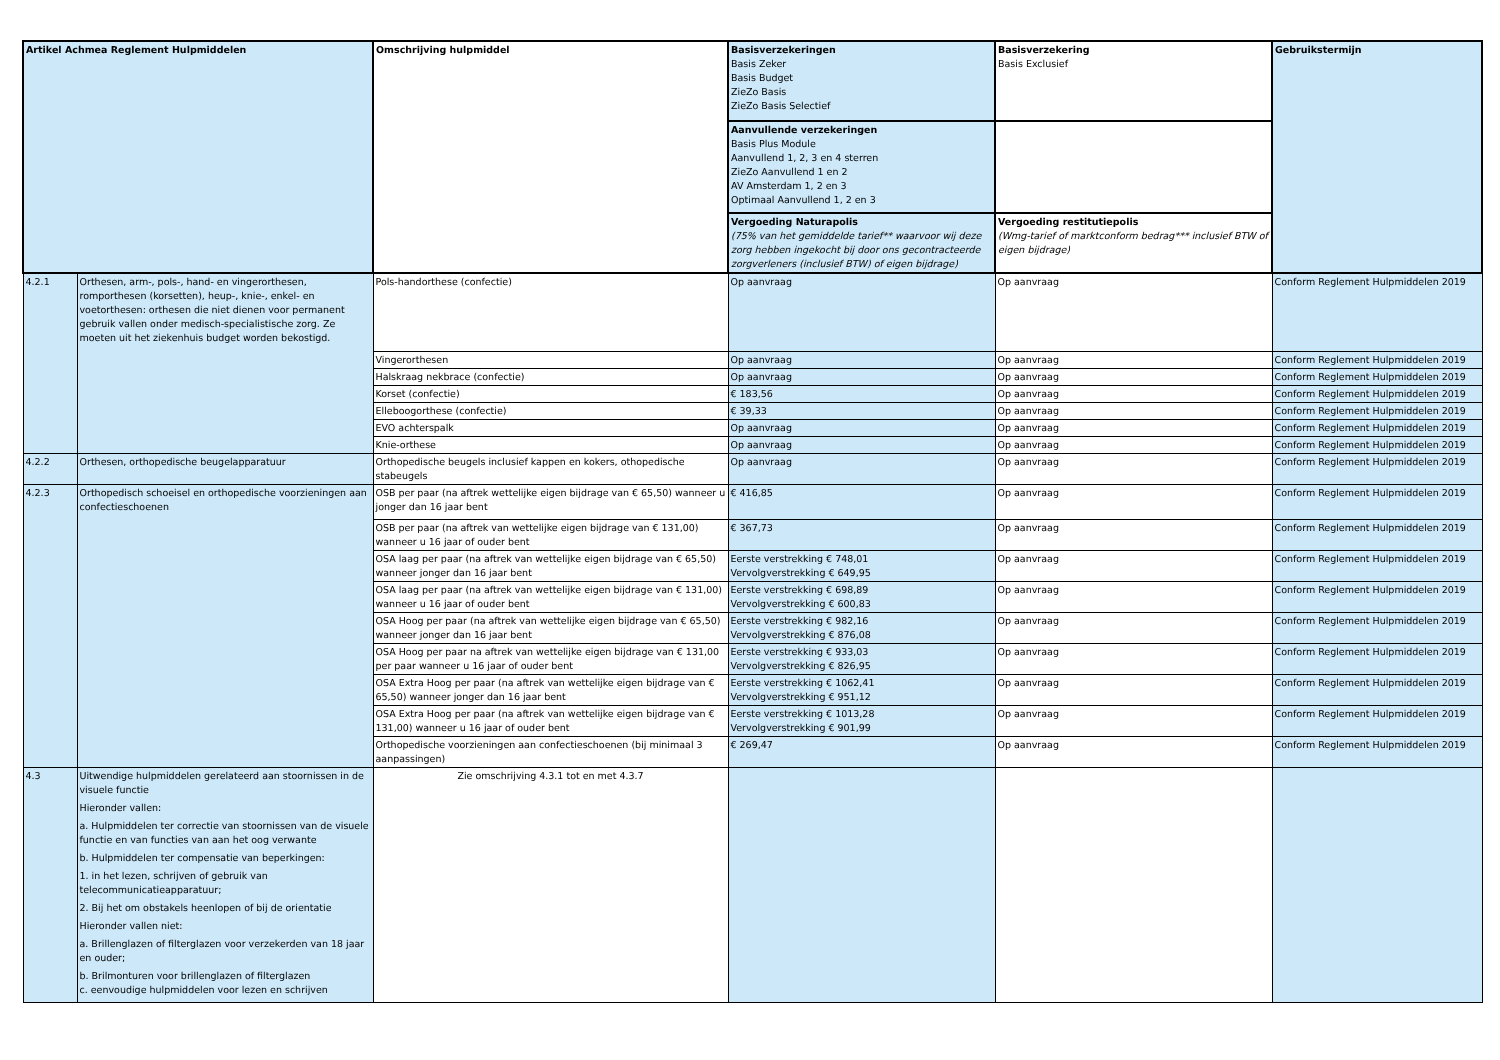| Artikel Achmea Reglement Hulpmiddelen | | Omschrijving hulpmiddel | Basisverzekeringen Basis Zeker Basis Budget ZieZo Basis ZieZo Basis Selectief | Basisverzekering Basis Exclusief | Gebruikstermijn |
| --- | --- | --- | --- | --- | --- |
| | | | Aanvullende verzekeringen Basis Plus Module Aanvullend 1, 2, 3 en 4 sterren ZieZo Aanvullend 1 en 2 AV Amsterdam 1, 2 en 3 Optimaal Aanvullend 1, 2 en 3 | | |
| | | | Vergoeding Naturapolis (75% van het gemiddelde tarief** waarvoor wij deze zorg hebben ingekocht bij door ons gecontracteerde zorgverleners (inclusief BTW) of eigen bijdrage) | Vergoeding restitutiepolis (Wmg-tarief of marktconform bedrag*** inclusief BTW of eigen bijdrage) | |
| 4.2.1 | Orthesen, arm-, pols-, hand- en vingerorthesen, romporthesen (korsetten), heup-, knie-, enkel- en voetorthesen: orthesen die niet dienen voor permanent gebruik vallen onder medisch-specialistische zorg. Ze moeten uit het ziekenhuis budget worden bekostigd. | Pols-handorthese (confectie) | Op aanvraag | Op aanvraag | Conform Reglement Hulpmiddelen 2019 |
| | | Vingerorthesen | Op aanvraag | Op aanvraag | Conform Reglement Hulpmiddelen 2019 |
| | | Halskraag nekbrace (confectie) | Op aanvraag | Op aanvraag | Conform Reglement Hulpmiddelen 2019 |
| | | Korset (confectie) | € 183,56 | Op aanvraag | Conform Reglement Hulpmiddelen 2019 |
| | | Elleboogorthese (confectie) | € 39,33 | Op aanvraag | Conform Reglement Hulpmiddelen 2019 |
| | | EVO achterspalk | Op aanvraag | Op aanvraag | Conform Reglement Hulpmiddelen 2019 |
| | | Knie-orthese | Op aanvraag | Op aanvraag | Conform Reglement Hulpmiddelen 2019 |
| 4.2.2 | Orthesen, orthopedische beugelapparatuur | Orthopedische beugels inclusief kappen en kokers, othopedische stabeugels | Op aanvraag | Op aanvraag | Conform Reglement Hulpmiddelen 2019 |
| 4.2.3 | Orthopedisch schoeisel en orthopedische voorzieningen aan confectieschoenen | OSB per paar (na aftrek wettelijke eigen bijdrage van € 65,50) wanneer u jonger dan 16 jaar bent | € 416,85 | Op aanvraag | Conform Reglement Hulpmiddelen 2019 |
| | | OSB per paar (na aftrek van wettelijke eigen bijdrage van € 131,00) wanneer u 16 jaar of ouder bent | € 367,73 | Op aanvraag | Conform Reglement Hulpmiddelen 2019 |
| | | OSA laag per paar (na aftrek van wettelijke eigen bijdrage van € 65,50) wanneer jonger dan 16 jaar bent | Eerste verstrekking € 748,01 Vervolgverstrekking € 649,95 | Op aanvraag | Conform Reglement Hulpmiddelen 2019 |
| | | OSA laag per paar (na aftrek van wettelijke eigen bijdrage van € 131,00) wanneer u 16 jaar of ouder bent | Eerste verstrekking € 698,89 Vervolgverstrekking € 600,83 | Op aanvraag | Conform Reglement Hulpmiddelen 2019 |
| | | OSA Hoog per paar (na aftrek van wettelijke eigen bijdrage van € 65,50) wanneer jonger dan 16 jaar bent | Eerste verstrekking € 982,16 Vervolgverstrekking € 876,08 | Op aanvraag | Conform Reglement Hulpmiddelen 2019 |
| | | OSA Hoog per paar na aftrek van wettelijke eigen bijdrage van € 131,00 per paar wanneer u 16 jaar of ouder bent | Eerste verstrekking € 933,03 Vervolgverstrekking € 826,95 | Op aanvraag | Conform Reglement Hulpmiddelen 2019 |
| | | OSA Extra Hoog per paar (na aftrek van wettelijke eigen bijdrage van € 65,50) wanneer jonger dan 16 jaar bent | Eerste verstrekking € 1062,41 Vervolgverstrekking € 951,12 | Op aanvraag | Conform Reglement Hulpmiddelen 2019 |
| | | OSA Extra Hoog per paar (na aftrek van wettelijke eigen bijdrage van € 131,00) wanneer u 16 jaar of ouder bent | Eerste verstrekking € 1013,28 Vervolgverstrekking € 901,99 | Op aanvraag | Conform Reglement Hulpmiddelen 2019 |
| | | Orthopedische voorzieningen aan confectieschoenen (bij minimaal 3 aanpassingen) | € 269,47 | Op aanvraag | Conform Reglement Hulpmiddelen 2019 |
| 4.3 | Uitwendige hulpmiddelen gerelateerd aan stoornissen in de visuele functie Hieronder vallen: a. Hulpmiddelen ter correctie van stoornissen van de visuele functie en van functies van aan het oog verwante b. Hulpmiddelen ter compensatie van beperkingen: 1. in het lezen, schrijven of gebruik van telecommunicatieapparatuur; 2. Bij het om obstakels heenlopen of bij de orientatie Hieronder vallen niet: a. Brillenglazen of filterglazen voor verzekerden van 18 jaar en ouder; b. Brilmonturen voor brillenglazen of filterglazen c. eenvoudige hulpmiddelen voor lezen en schrijven | Zie omschrijving 4.3.1 tot en met 4.3.7 | | | |